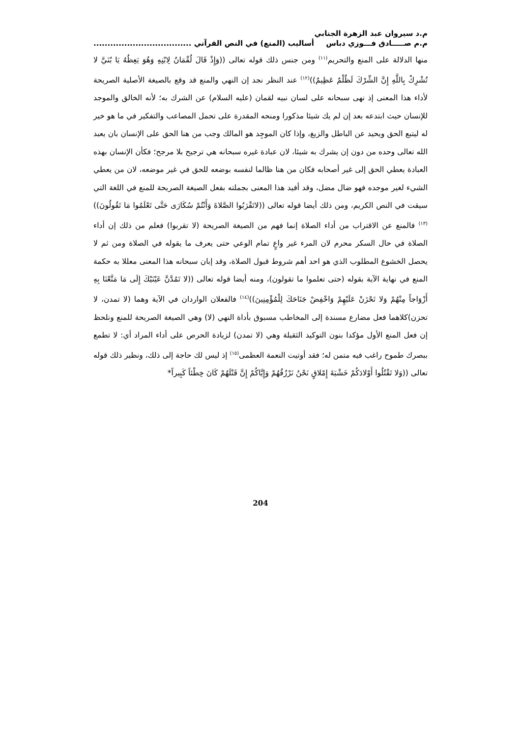م.د سيروان عبد الزهرة الجنابي
م.م صـــــادق فـــوزي دباس
أساليب (المنع) في النص القرآني ...................................
منها الدلالة على المنع والتحريم<sup>(١١)</sup> ومن جنس ذلك قوله تعالى ((وَإِذْ قَالَ لُقْمَانُ لِابْنِهِ وَهُوَ يَعِظُهُ يَا بُنَيَّ لا تُشْرِكْ بِاللَّهِ إِنَّ الشِّرْكَ لَظُلْمٌ عَظِيمٌ))<sup>(١٢)</sup> عند النظر نجد إن النهي والمنع قد وقع بالصيغة الأصلية الصريحة لأداء هذا المعنى إذ نهى سبحانه على لسان نبيه لقمان (عليه السلام) عن الشرك به؛ لأنه الخالق والموجد للإنسان حيث ابتدعه بعد إن لم يك شيئا مذكورا ومنحه المقدرة على تحمل المصاعب والتفكير في ما هو خير له ليتبع الحق ويحيد عن الباطل والزيغ، وإذا كان الموجِد هو المالك وجب من هنا الحق على الإنسان بان يعبد الله تعالى وحده من دون إن يشرك به شيئا، لان عبادة غيره سبحانه هي ترجيح بلا مرجح؛ فكأن الإنسان بهذه العبادة يعطي الحق إلى غير أصحابه فكان من هنا ظالما لنفسه بوضعه للحق في غير موضعه، لان من يعطي الشيء لغير موجده فهو ضال مضل، وقد أفيد هذا المعنى بجملته بفعل الصيغة الصريحة للمنع في اللغة التي سيقت في النص الكريم، ومن ذلك أيضا قوله تعالى ((لاتَقْرَبُوا الصَّلاةَ وَأَنْتُمْ سُكَارَى حَتَّى تَعْلَمُوا مَا تَقُولُونَ))<sup>(١٣)</sup> فالمنع عن الاقتراب من أداء الصلاة إنما فهم من الصيغة الصريحة (لا تقربوا) فعلم من ذلك إن أداء الصلاة في حال السكر محرم لان المرء غير واعٍ تمام الوعي حتى يعرف ما يقوله في الصلاة ومن ثم لا يحصل الخشوع المطلوب الذي هو احد أهم شروط قبول الصلاة، وقد إبان سبحانه هذا المعنى معللا به حكمة المنع في نهاية الآية بقوله (حتى تعلموا ما تقولون)، ومنه أيضا قوله تعالى ((لا تَمُدَّنَّ عَيْنَيْكَ إِلَى مَا مَتَّعْنَا بِهِ أَزْوَاجاً مِنْهُمْ وَلا تَحْزَنْ عَلَيْهِمْ وَاخْفِضْ جَنَاحَكَ لِلْمُؤْمِنِينَ))<sup>(١٤)</sup> فالفعلان الواردان في الآية وهما (لا تمدن، لا تحزن)كلاهما فعل مضارع مسندة إلى المخاطب مسبوق بأداة النهي (لا) وهي الصيغة الصريحة للمنع ونلحظ إن فعل المنع الأول مؤكدا بنون التوكيد الثقيلة وهي (لا تمدن) لزيادة الحرص على أداء المراد أي: لا تطمع ببصرك طموح راغب فيه متمن له؛ فقد أوتيت النعمة العظمى<sup>(١٥)</sup> إذ ليس لك حاجة إلى ذلك، ونظير ذلك قوله تعالى ((وَلا تَقْتُلُوا أَوْلادَكُمْ خَشْيَةَ إِمْلاقٍ نَحْنُ نَرْزُقُهُمْ وَإِيَّاكُمْ إِنَّ قَتْلَهُمْ كَانَ خِطْئاً كَبِيراً*
204